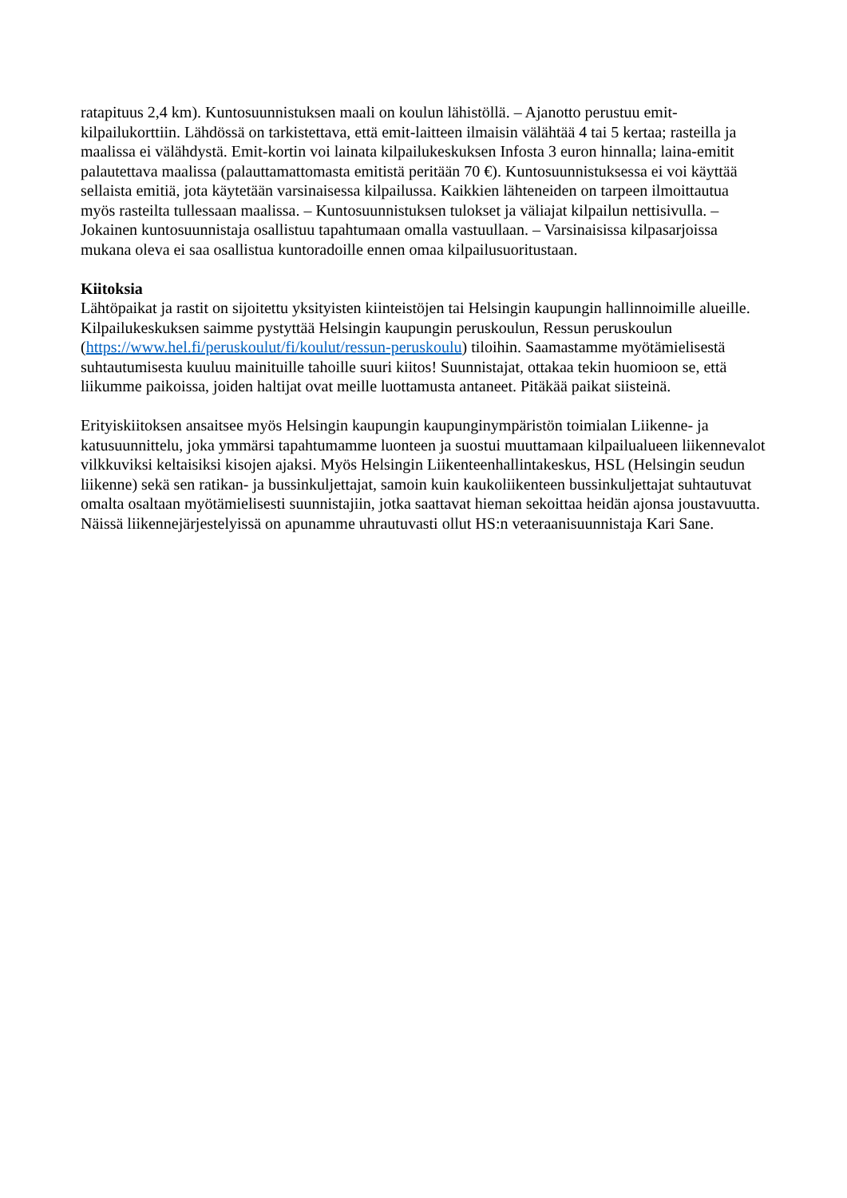ratapituus 2,4 km). Kuntosuunnistuksen maali on koulun lähistöllä. – Ajanotto perustuu emit-kilpailukorttiin. Lähdössä on tarkistettava, että emit-laitteen ilmaisin välähtää 4 tai 5 kertaa; rasteilla ja maalissa ei välähdystä. Emit-kortin voi lainata kilpailukeskuksen Infosta 3 euron hinnalla; laina-emitit palautettava maalissa (palauttamattomasta emitistä peritään 70 €). Kuntosuunnistuksessa ei voi käyttää sellaista emitiä, jota käytetään varsinaisessa kilpailussa. Kaikkien lähteneiden on tarpeen ilmoittautua myös rasteilta tullessaan maalissa. – Kuntosuunnistuksen tulokset ja väliajat kilpailun nettisivulla. – Jokainen kuntosuunnistaja osallistuu tapahtumaan omalla vastuullaan. – Varsinaisissa kilpasarjoissa mukana oleva ei saa osallistua kuntoradoille ennen omaa kilpailusuoritustaan.
Kiitoksia
Lähtöpaikat ja rastit on sijoitettu yksityisten kiinteistöjen tai Helsingin kaupungin hallinnoimille alueille. Kilpailukeskuksen saimme pystyttää Helsingin kaupungin peruskoulun, Ressun peruskoulun (https://www.hel.fi/peruskoulut/fi/koulut/ressun-peruskoulu) tiloihin. Saamastamme myötämielisestä suhtautumisesta kuuluu mainituille tahoille suuri kiitos! Suunnistajat, ottakaa tekin huomioon se, että liikumme paikoissa, joiden haltijat ovat meille luottamusta antaneet. Pitäkää paikat siisteinä.
Erityiskiitoksen ansaitsee myös Helsingin kaupungin kaupunginympäristön toimialan Liikenne- ja katusuunnittelu, joka ymmärsi tapahtumamme luonteen ja suostui muuttamaan kilpailualueen liikennevalot vilkkuviksi keltaisiksi kisojen ajaksi. Myös Helsingin Liikenteenhallintakeskus, HSL (Helsingin seudun liikenne) sekä sen ratikan- ja bussinkuljettajat, samoin kuin kaukoliikenteen bussinkuljettajat suhtautuvat omalta osaltaan myötämielisesti suunnistajiin, jotka saattavat hieman sekoittaa heidän ajonsa joustavuutta. Näissä liikennejärjestelyissä on apunamme uhrautuvasti ollut HS:n veteraanisuunnistaja Kari Sane.